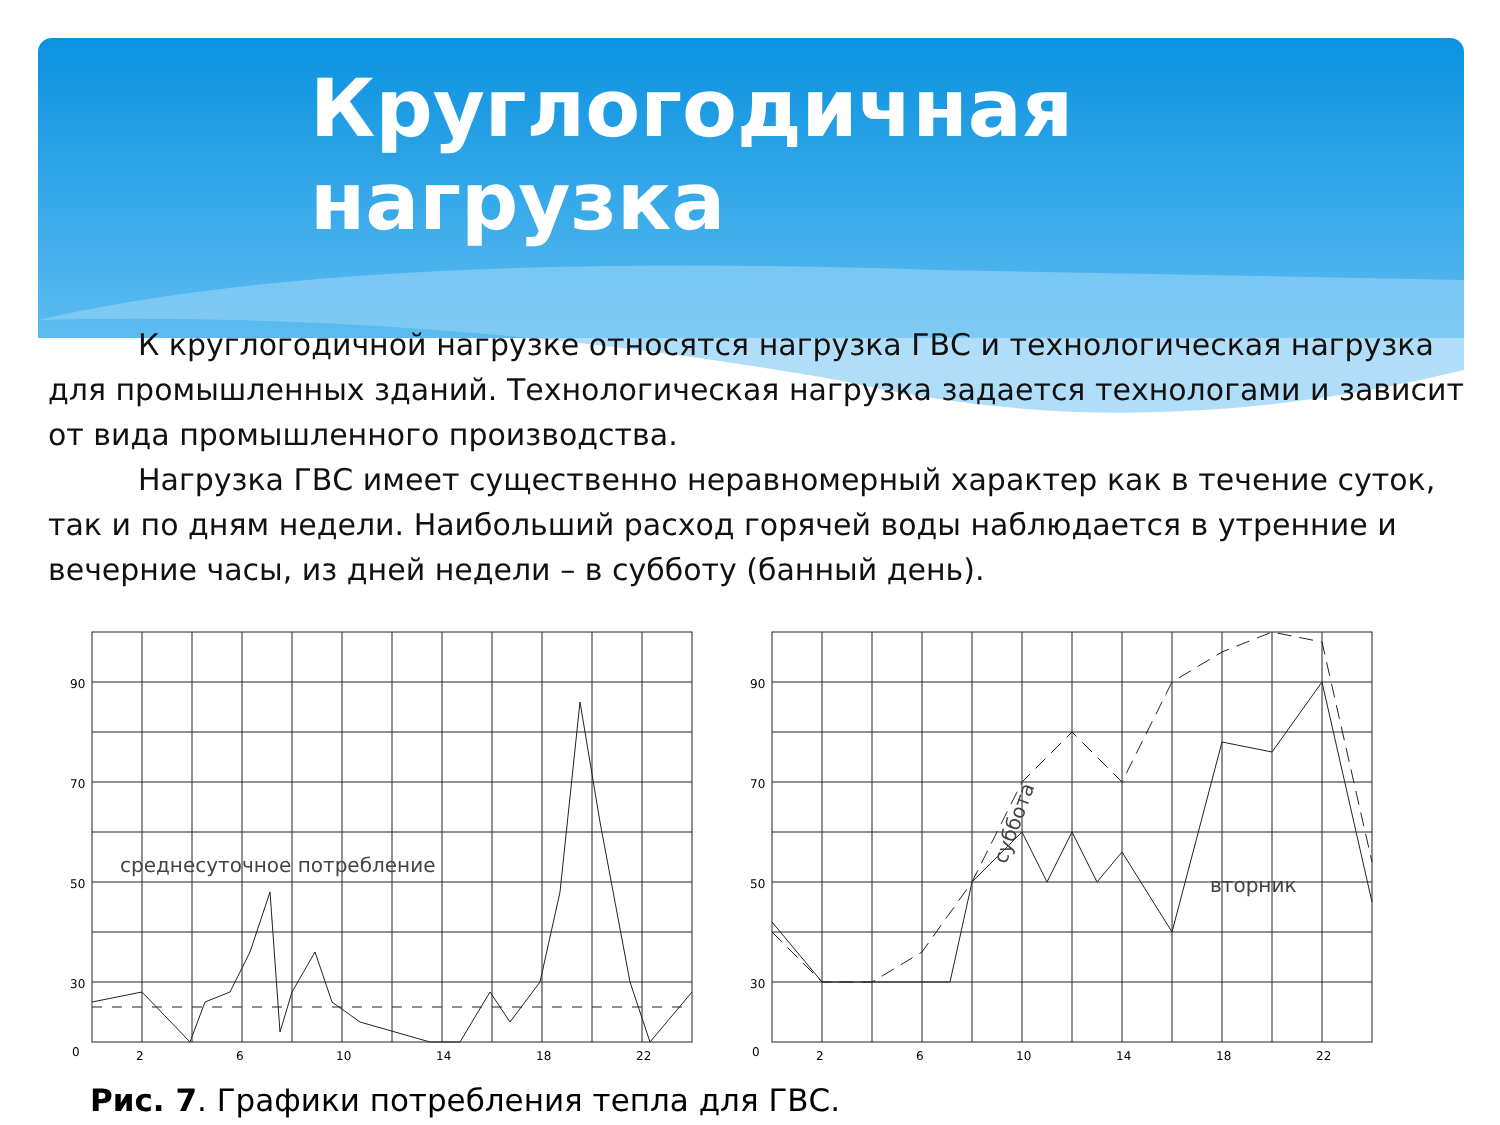Круглогодичная нагрузка
К круглогодичной нагрузке относятся нагрузка ГВС и технологическая нагрузка для промышленных зданий. Технологическая нагрузка задается технологами и зависит от вида промышленного производства.
Нагрузка ГВС имеет существенно неравномерный характер как в течение суток, так и по дням недели. Наибольший расход горячей воды наблюдается в утренние и вечерние часы, из дней недели – в субботу (банный день).
среднесуточное потребление
90
70
50
30
0
2
6
10
14
18
22
вторник
суббота
90
70
50
30
0
2
6
10
14
18
22
Рис. 7. Графики потребления тепла для ГВС.